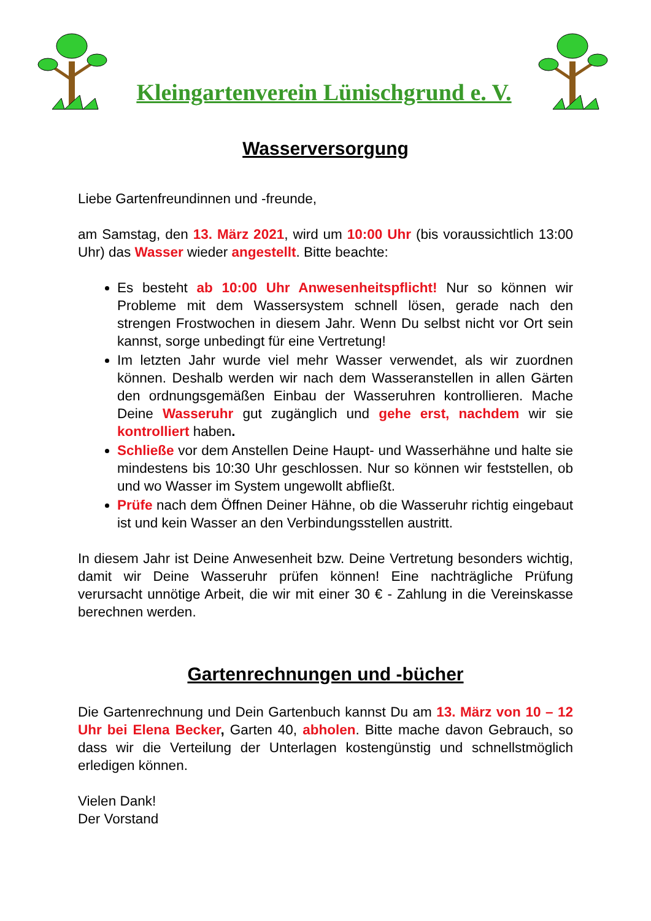Kleingartenverein Lünischgrund e. V.
Wasserversorgung
Liebe Gartenfreundinnen und -freunde,
am Samstag, den 13. März 2021, wird um 10:00 Uhr (bis voraussichtlich 13:00 Uhr) das Wasser wieder angestellt. Bitte beachte:
Es besteht ab 10:00 Uhr Anwesenheitspflicht! Nur so können wir Probleme mit dem Wassersystem schnell lösen, gerade nach den strengen Frostwochen in diesem Jahr. Wenn Du selbst nicht vor Ort sein kannst, sorge unbedingt für eine Vertretung!
Im letzten Jahr wurde viel mehr Wasser verwendet, als wir zuordnen können. Deshalb werden wir nach dem Wasseranstellen in allen Gärten den ordnungsgemäßen Einbau der Wasseruhren kontrollieren. Mache Deine Wasseruhr gut zugänglich und gehe erst, nachdem wir sie kontrolliert haben.
Schließe vor dem Anstellen Deine Haupt- und Wasserhähne und halte sie mindestens bis 10:30 Uhr geschlossen. Nur so können wir feststellen, ob und wo Wasser im System ungewollt abfließt.
Prüfe nach dem Öffnen Deiner Hähne, ob die Wasseruhr richtig eingebaut ist und kein Wasser an den Verbindungsstellen austritt.
In diesem Jahr ist Deine Anwesenheit bzw. Deine Vertretung besonders wichtig, damit wir Deine Wasseruhr prüfen können! Eine nachträgliche Prüfung verursacht unnötige Arbeit, die wir mit einer 30 € - Zahlung in die Vereinskasse berechnen werden.
Gartenrechnungen und -bücher
Die Gartenrechnung und Dein Gartenbuch kannst Du am 13. März von 10 – 12 Uhr bei Elena Becker, Garten 40, abholen. Bitte mache davon Gebrauch, so dass wir die Verteilung der Unterlagen kostengünstig und schnellstmöglich erledigen können.
Vielen Dank!
Der Vorstand